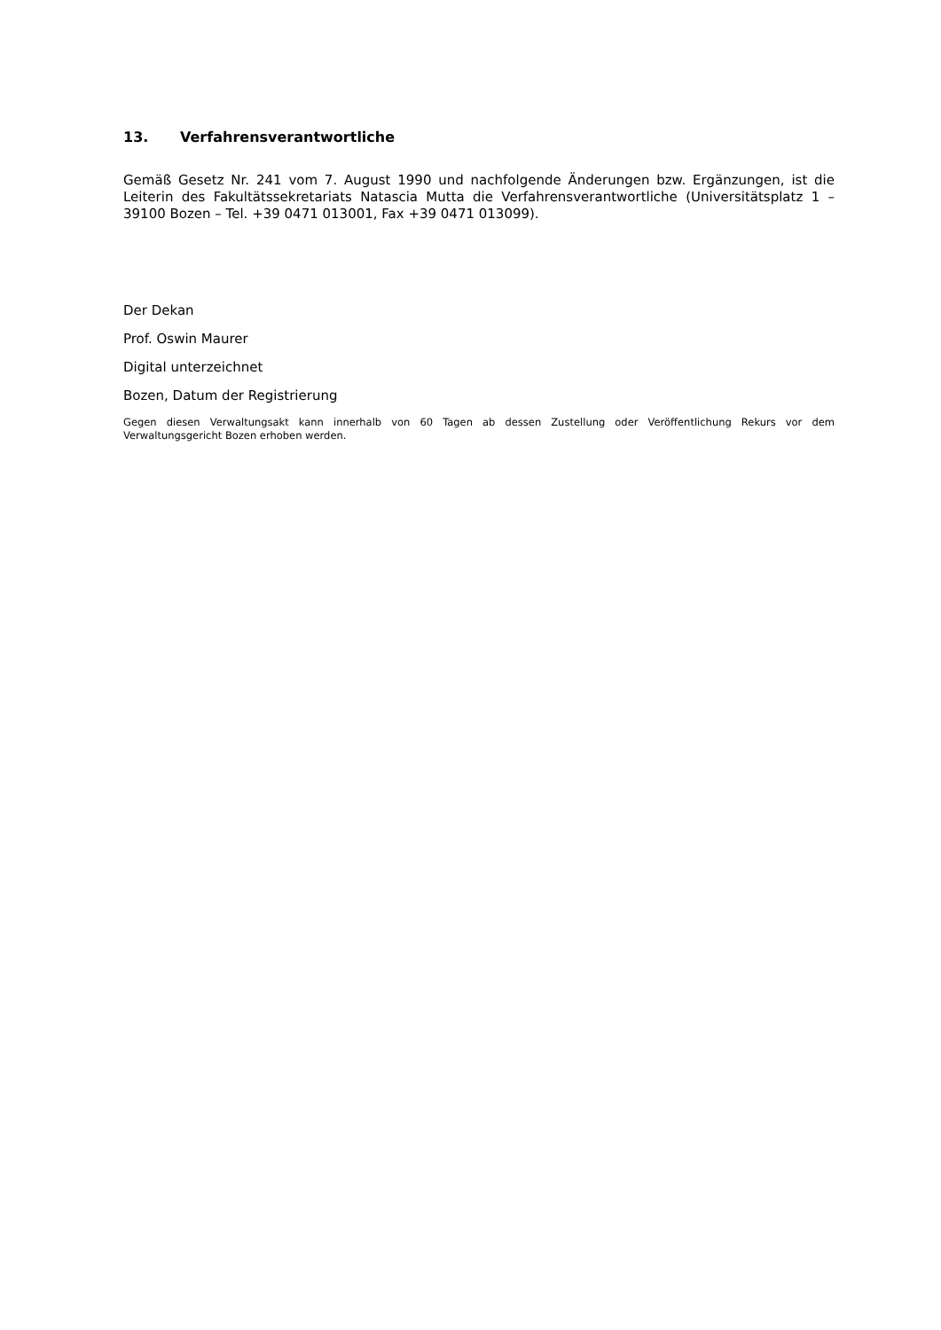13. Verfahrensverantwortliche
Gemäß Gesetz Nr. 241 vom 7. August 1990 und nachfolgende Änderungen bzw. Ergänzungen, ist die Leiterin des Fakultätssekretariats Natascia Mutta die Verfahrensverantwortliche (Universitätsplatz 1 – 39100 Bozen – Tel. +39 0471 013001, Fax +39 0471 013099).
Der Dekan
Prof. Oswin Maurer
Digital unterzeichnet
Bozen, Datum der Registrierung
Gegen diesen Verwaltungsakt kann innerhalb von 60 Tagen ab dessen Zustellung oder Veröffentlichung Rekurs vor dem Verwaltungsgericht Bozen erhoben werden.